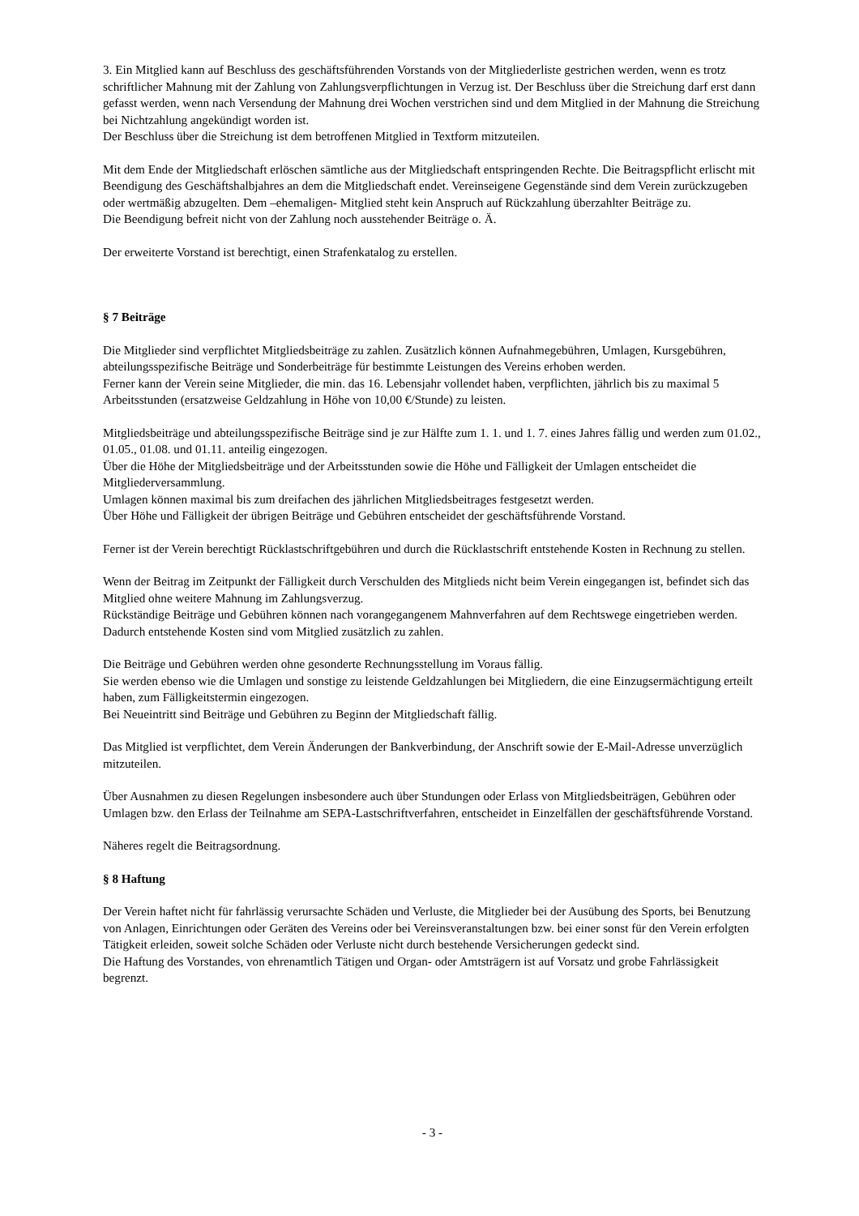3. Ein Mitglied kann auf Beschluss des geschäftsführenden Vorstands von der Mitgliederliste gestrichen werden, wenn es trotz schriftlicher Mahnung mit der Zahlung von Zahlungsverpflichtungen in Verzug ist. Der Beschluss über die Streichung darf erst dann gefasst werden, wenn nach Versendung der Mahnung drei Wochen verstrichen sind und dem Mitglied in der Mahnung die Streichung bei Nichtzahlung angekündigt worden ist.
Der Beschluss über die Streichung ist dem betroffenen Mitglied in Textform mitzuteilen.
Mit dem Ende der Mitgliedschaft erlöschen sämtliche aus der Mitgliedschaft entspringenden Rechte. Die Beitragspflicht erlischt mit Beendigung des Geschäftshalbjahres an dem die Mitgliedschaft endet. Vereinseigene Gegenstände sind dem Verein zurückzugeben oder wertmäßig abzugelten. Dem –ehemaligen- Mitglied steht kein Anspruch auf Rückzahlung überzahlter Beiträge zu.
Die Beendigung befreit nicht von der Zahlung noch ausstehender Beiträge o. Ä.
Der erweiterte Vorstand ist berechtigt, einen Strafenkatalog zu erstellen.
§ 7 Beiträge
Die Mitglieder sind verpflichtet Mitgliedsbeiträge zu zahlen. Zusätzlich können Aufnahmegebühren, Umlagen, Kursgebühren, abteilungsspezifische Beiträge und Sonderbeiträge für bestimmte Leistungen des Vereins erhoben werden.
Ferner kann der Verein seine Mitglieder, die min. das 16. Lebensjahr vollendet haben, verpflichten, jährlich bis zu maximal 5 Arbeitsstunden (ersatzweise Geldzahlung in Höhe von 10,00 €/Stunde) zu leisten.
Mitgliedsbeiträge und abteilungsspezifische Beiträge sind je zur Hälfte zum 1. 1. und 1. 7. eines Jahres fällig und werden zum 01.02., 01.05., 01.08. und 01.11. anteilig eingezogen.
Über die Höhe der Mitgliedsbeiträge und der Arbeitsstunden sowie die Höhe und Fälligkeit der Umlagen entscheidet die Mitgliederversammlung.
Umlagen können maximal bis zum dreifachen des jährlichen Mitgliedsbeitrages festgesetzt werden.
Über Höhe und Fälligkeit der übrigen Beiträge und Gebühren entscheidet der geschäftsführende Vorstand.
Ferner ist der Verein berechtigt Rücklastschriftgebühren und durch die Rücklastschrift entstehende Kosten in Rechnung zu stellen.
Wenn der Beitrag im Zeitpunkt der Fälligkeit durch Verschulden des Mitglieds nicht beim Verein eingegangen ist, befindet sich das Mitglied ohne weitere Mahnung im Zahlungsverzug.
Rückständige Beiträge und Gebühren können nach vorangegangenem Mahnverfahren auf dem Rechtswege eingetrieben werden. Dadurch entstehende Kosten sind vom Mitglied zusätzlich zu zahlen.
Die Beiträge und Gebühren werden ohne gesonderte Rechnungsstellung im Voraus fällig.
Sie werden ebenso wie die Umlagen und sonstige zu leistende Geldzahlungen bei Mitgliedern, die eine Einzugsermächtigung erteilt haben, zum Fälligkeitstermin eingezogen.
Bei Neueintritt sind Beiträge und Gebühren zu Beginn der Mitgliedschaft fällig.
Das Mitglied ist verpflichtet, dem Verein Änderungen der Bankverbindung, der Anschrift sowie der E-Mail-Adresse unverzüglich mitzuteilen.
Über Ausnahmen zu diesen Regelungen insbesondere auch über Stundungen oder Erlass von Mitgliedsbeiträgen, Gebühren oder Umlagen bzw. den Erlass der Teilnahme am SEPA-Lastschriftverfahren, entscheidet in Einzelfällen der geschäftsführende Vorstand.
Näheres regelt die Beitragsordnung.
§ 8 Haftung
Der Verein haftet nicht für fahrlässig verursachte Schäden und Verluste, die Mitglieder bei der Ausübung des Sports, bei Benutzung von Anlagen, Einrichtungen oder Geräten des Vereins oder bei Vereinsveranstaltungen bzw. bei einer sonst für den Verein erfolgten Tätigkeit erleiden, soweit solche Schäden oder Verluste nicht durch bestehende Versicherungen gedeckt sind.
Die Haftung des Vorstandes, von ehrenamtlich Tätigen und Organ- oder Amtsträgern ist auf Vorsatz und grobe Fahrlässigkeit begrenzt.
- 3 -